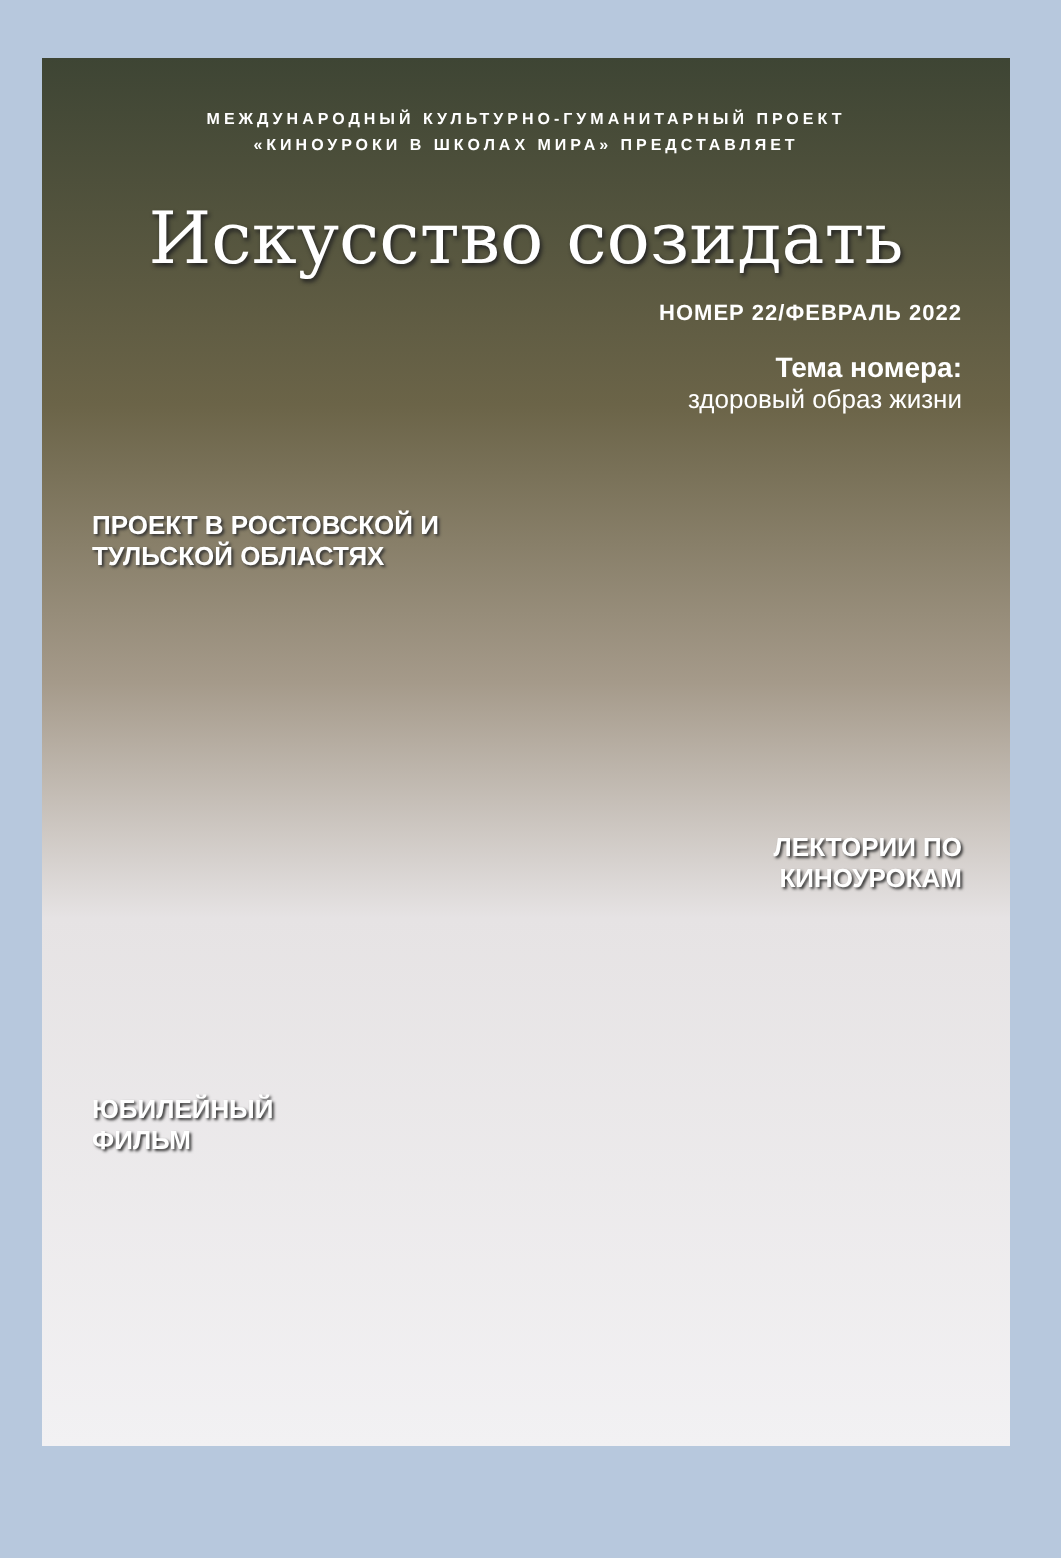МЕЖДУНАРОДНЫЙ КУЛЬТУРНО-ГУМАНИТАРНЫЙ ПРОЕКТ
«КИНОУРОКИ В ШКОЛАХ МИРА» ПРЕДСТАВЛЯЕТ
Искусство созидать
НОМЕР 22/ФЕВРАЛЬ 2022
Тема номера:
здоровый образ жизни
ПРОЕКТ В РОСТОВСКОЙ И
ТУЛЬСКОЙ ОБЛАСТЯХ
ЛЕКТОРИИ ПО
КИНОУРОКАМ
ЮБИЛЕЙНЫЙ
ФИЛЬМ